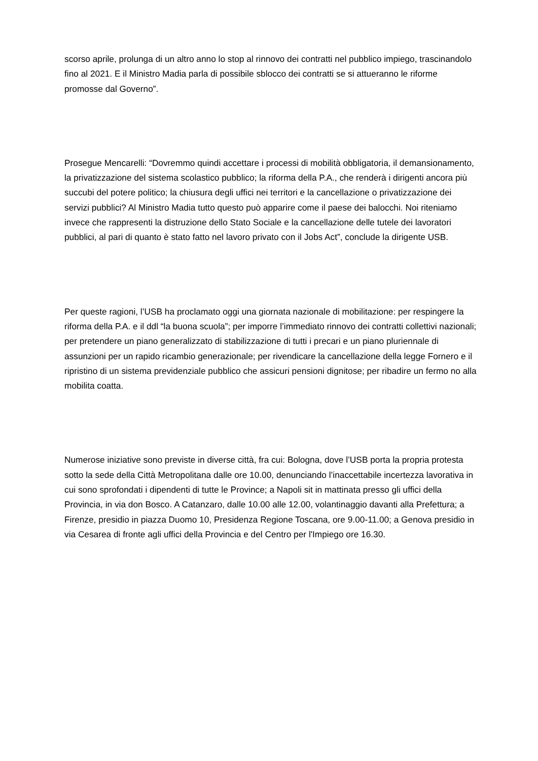scorso aprile, prolunga di un altro anno lo stop al rinnovo dei contratti nel pubblico impiego, trascinandolo fino al 2021. E il Ministro Madia parla di possibile sblocco dei contratti se si attueranno le riforme promosse dal Governo”.
Prosegue Mencarelli: “Dovremmo quindi accettare i processi di mobilità obbligatoria, il demansionamento, la privatizzazione del sistema scolastico pubblico; la riforma della P.A., che renderà i dirigenti ancora più succubi del potere politico; la chiusura degli uffici nei territori e la cancellazione o privatizzazione dei servizi pubblici? Al Ministro Madia tutto questo può apparire come il paese dei balocchi. Noi riteniamo invece che rappresenti la distruzione dello Stato Sociale e la cancellazione delle tutele dei lavoratori pubblici, al pari di quanto è stato fatto nel lavoro privato con il Jobs Act”, conclude la dirigente USB.
Per queste ragioni, l’USB ha proclamato oggi una giornata nazionale di mobilitazione: per respingere la riforma della P.A. e il ddl “la buona scuola”; per imporre l’immediato rinnovo dei contratti collettivi nazionali; per pretendere un piano generalizzato di stabilizzazione di tutti i precari e un piano pluriennale di assunzioni per un rapido ricambio generazionale; per rivendicare la cancellazione della legge Fornero e il ripristino di un sistema previdenziale pubblico che assicuri pensioni dignitose; per ribadire un fermo no alla mobilita coatta.
Numerose iniziative sono previste in diverse città, fra cui: Bologna, dove l’USB porta la propria protesta sotto la sede della Città Metropolitana dalle ore 10.00, denunciando l’inaccettabile incertezza lavorativa in cui sono sprofondati i dipendenti di tutte le Province; a Napoli sit in mattinata presso gli uffici della Provincia, in via don Bosco. A Catanzaro, dalle 10.00 alle 12.00, volantinaggio davanti alla Prefettura; a Firenze, presidio in piazza Duomo 10, Presidenza Regione Toscana, ore 9.00-11.00; a Genova presidio in via Cesarea di fronte agli uffici della Provincia e del Centro per l'Impiego ore 16.30.